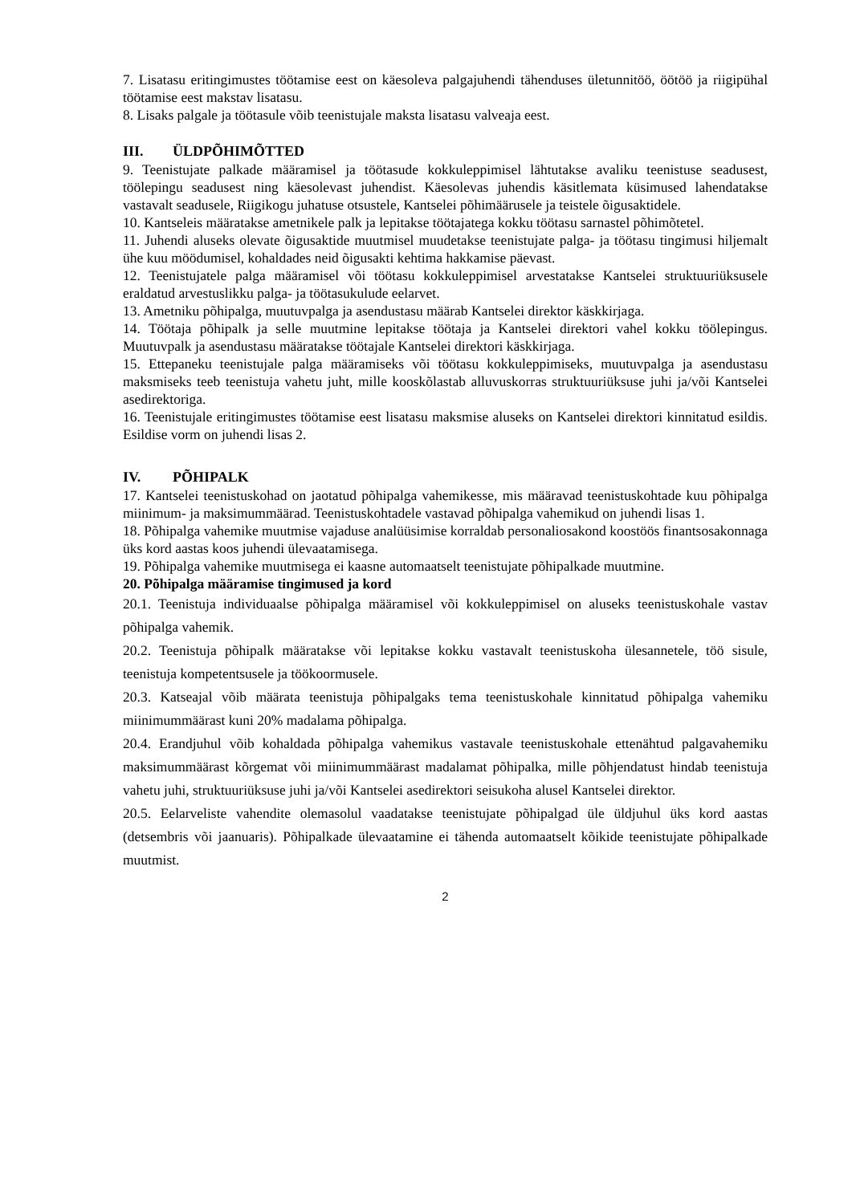7. Lisatasu eritingimustes töötamise eest on käesoleva palgajuhendi tähenduses ületunnitöö, öötöö ja riigipühal töötamise eest makstav lisatasu.
8. Lisaks palgale ja töötasule võib teenistujale maksta lisatasu valveaja eest.
III. ÜLDPÕHIMÕTTED
9. Teenistujate palkade määramisel ja töötasude kokkuleppimisel lähtutakse avaliku teenistuse seadusest, töölepingu seadusest ning käesolevast juhendist. Käesolevas juhendis käsitlemata küsimused lahendatakse vastavalt seadusele, Riigikogu juhatuse otsustele, Kantselei põhimäärusele ja teistele õigusaktidele.
10. Kantseleis määratakse ametnikele palk ja lepitakse töötajatega kokku töötasu sarnastel põhimõtetel.
11. Juhendi aluseks olevate õigusaktide muutmisel muudetakse teenistujate palga- ja töötasu tingimusi hiljemalt ühe kuu möödumisel, kohaldades neid õigusakti kehtima hakkamise päevast.
12. Teenistujatele palga määramisel või töötasu kokkuleppimisel arvestatakse Kantselei struktuuriüksusele eraldatud arvestuslikku palga- ja töötasukulude eelarvet.
13. Ametniku põhipalga, muutuvpalga ja asendustasu määrab Kantselei direktor käskkirjaga.
14. Töötaja põhipalk ja selle muutmine lepitakse töötaja ja Kantselei direktori vahel kokku töölepingus. Muutuvpalk ja asendustasu määratakse töötajale Kantselei direktori käskkirjaga.
15. Ettepaneku teenistujale palga määramiseks või töötasu kokkuleppimiseks, muutuvpalga ja asendustasu maksmiseks teeb teenistuja vahetu juht, mille kooskõlastab alluvuskorras struktuuriüksuse juhi ja/või Kantselei asedirektoriga.
16. Teenistujale eritingimustes töötamise eest lisatasu maksmise aluseks on Kantselei direktori kinnitatud esildis. Esildise vorm on juhendi lisas 2.
IV. PÕHIPALK
17. Kantselei teenistuskohad on jaotatud põhipalga vahemikesse, mis määravad teenistuskohtade kuu põhipalga miinimum- ja maksimummäärad. Teenistuskohtadele vastavad põhipalga vahemikud on juhendi lisas 1.
18. Põhipalga vahemike muutmise vajaduse analüüsimise korraldab personaliosakond koostöös finantsosakonnaga üks kord aastas koos juhendi ülevaatamisega.
19. Põhipalga vahemike muutmisega ei kaasne automaatselt teenistujate põhipalkade muutmine.
20. Põhipalga määramise tingimused ja kord
20.1. Teenistuja individuaalse põhipalga määramisel või kokkuleppimisel on aluseks teenistuskohale vastav põhipalga vahemik.
20.2. Teenistuja põhipalk määratakse või lepitakse kokku vastavalt teenistuskoha ülesannetele, töö sisule, teenistuja kompetentsusele ja töökoormusele.
20.3. Katseajal võib määrata teenistuja põhipalgaks tema teenistuskohale kinnitatud põhipalga vahemiku miinimummäärast kuni 20% madalama põhipalga.
20.4. Erandjuhul võib kohaldada põhipalga vahemikus vastavale teenistuskohale ettenähtud palgavahemiku maksimummäärast kõrgemat või miinimummäärast madalamat põhipalka, mille põhjendatust hindab teenistuja vahetu juhi, struktuuriüksuse juhi ja/või Kantselei asedirektori seisukoha alusel Kantselei direktor.
20.5. Eelarveliste vahendite olemasolul vaadatakse teenistujate põhipalgad üle üldjuhul üks kord aastas (detsembris või jaanuaris). Põhipalkade ülevaatamine ei tähenda automaatselt kõikide teenistujate põhipalkade muutmist.
2